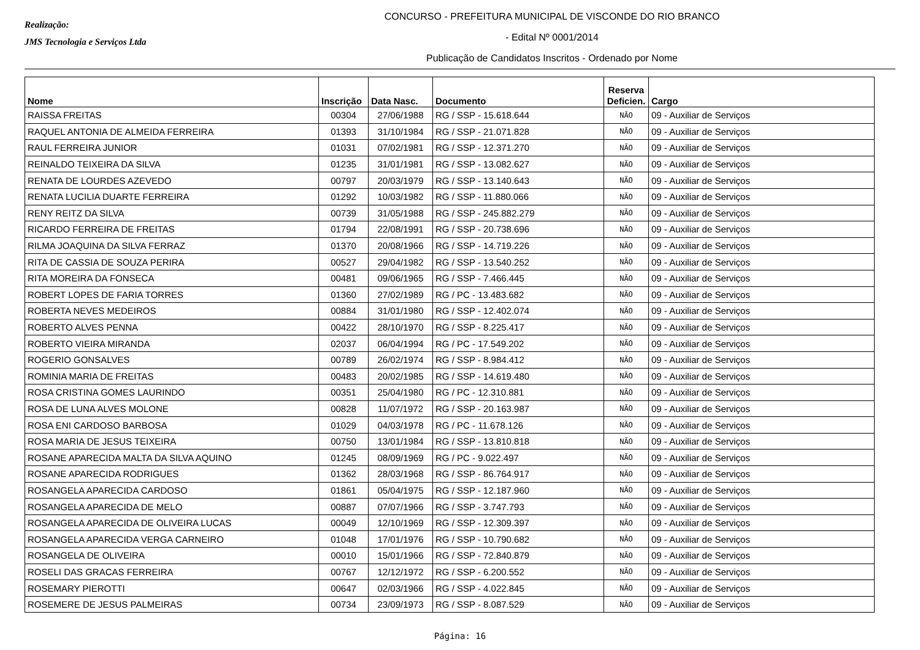Realização:
JMS Tecnologia e Serviços Ltda
CONCURSO - PREFEITURA MUNICIPAL DE VISCONDE DO RIO BRANCO
- Edital Nº 0001/2014
Publicação de Candidatos Inscritos - Ordenado por Nome
| Nome | Inscrição | Data Nasc. | Documento | Reserva Deficien. | Cargo |
| --- | --- | --- | --- | --- | --- |
| RAISSA FREITAS | 00304 | 27/06/1988 | RG / SSP - 15.618.644 | NÃO | 09 - Auxiliar de Serviços |
| RAQUEL ANTONIA DE ALMEIDA FERREIRA | 01393 | 31/10/1984 | RG / SSP - 21.071.828 | NÃO | 09 - Auxiliar de Serviços |
| RAUL FERREIRA JUNIOR | 01031 | 07/02/1981 | RG / SSP - 12.371.270 | NÃO | 09 - Auxiliar de Serviços |
| REINALDO TEIXEIRA DA SILVA | 01235 | 31/01/1981 | RG / SSP - 13.082.627 | NÃO | 09 - Auxiliar de Serviços |
| RENATA DE LOURDES AZEVEDO | 00797 | 20/03/1979 | RG / SSP - 13.140.643 | NÃO | 09 - Auxiliar de Serviços |
| RENATA LUCILIA DUARTE FERREIRA | 01292 | 10/03/1982 | RG / SSP - 11.880.066 | NÃO | 09 - Auxiliar de Serviços |
| RENY REITZ DA SILVA | 00739 | 31/05/1988 | RG / SSP - 245.882.279 | NÃO | 09 - Auxiliar de Serviços |
| RICARDO FERREIRA DE FREITAS | 01794 | 22/08/1991 | RG / SSP - 20.738.696 | NÃO | 09 - Auxiliar de Serviços |
| RILMA JOAQUINA DA SILVA FERRAZ | 01370 | 20/08/1966 | RG / SSP - 14.719.226 | NÃO | 09 - Auxiliar de Serviços |
| RITA DE CASSIA DE SOUZA PERIRA | 00527 | 29/04/1982 | RG / SSP - 13.540.252 | NÃO | 09 - Auxiliar de Serviços |
| RITA MOREIRA DA FONSECA | 00481 | 09/06/1965 | RG / SSP - 7.466.445 | NÃO | 09 - Auxiliar de Serviços |
| ROBERT LOPES DE FARIA TORRES | 01360 | 27/02/1989 | RG / PC - 13.483.682 | NÃO | 09 - Auxiliar de Serviços |
| ROBERTA NEVES MEDEIROS | 00884 | 31/01/1980 | RG / SSP - 12.402.074 | NÃO | 09 - Auxiliar de Serviços |
| ROBERTO ALVES PENNA | 00422 | 28/10/1970 | RG / SSP - 8.225.417 | NÃO | 09 - Auxiliar de Serviços |
| ROBERTO VIEIRA MIRANDA | 02037 | 06/04/1994 | RG / PC - 17.549.202 | NÃO | 09 - Auxiliar de Serviços |
| ROGERIO GONSALVES | 00789 | 26/02/1974 | RG / SSP - 8.984.412 | NÃO | 09 - Auxiliar de Serviços |
| ROMINIA MARIA DE FREITAS | 00483 | 20/02/1985 | RG / SSP - 14.619.480 | NÃO | 09 - Auxiliar de Serviços |
| ROSA CRISTINA GOMES LAURINDO | 00351 | 25/04/1980 | RG / PC - 12.310.881 | NÃO | 09 - Auxiliar de Serviços |
| ROSA DE LUNA ALVES MOLONE | 00828 | 11/07/1972 | RG / SSP - 20.163.987 | NÃO | 09 - Auxiliar de Serviços |
| ROSA ENI CARDOSO BARBOSA | 01029 | 04/03/1978 | RG / PC - 11.678.126 | NÃO | 09 - Auxiliar de Serviços |
| ROSA MARIA DE JESUS TEIXEIRA | 00750 | 13/01/1984 | RG / SSP - 13.810.818 | NÃO | 09 - Auxiliar de Serviços |
| ROSANE APARECIDA MALTA DA SILVA AQUINO | 01245 | 08/09/1969 | RG / PC - 9.022.497 | NÃO | 09 - Auxiliar de Serviços |
| ROSANE APARECIDA RODRIGUES | 01362 | 28/03/1968 | RG / SSP - 86.764.917 | NÃO | 09 - Auxiliar de Serviços |
| ROSANGELA APARECIDA CARDOSO | 01861 | 05/04/1975 | RG / SSP - 12.187.960 | NÃO | 09 - Auxiliar de Serviços |
| ROSANGELA APARECIDA DE MELO | 00887 | 07/07/1966 | RG / SSP - 3.747.793 | NÃO | 09 - Auxiliar de Serviços |
| ROSANGELA APARECIDA DE OLIVEIRA LUCAS | 00049 | 12/10/1969 | RG / SSP - 12.309.397 | NÃO | 09 - Auxiliar de Serviços |
| ROSANGELA APARECIDA VERGA CARNEIRO | 01048 | 17/01/1976 | RG / SSP - 10.790.682 | NÃO | 09 - Auxiliar de Serviços |
| ROSANGELA DE OLIVEIRA | 00010 | 15/01/1966 | RG / SSP - 72.840.879 | NÃO | 09 - Auxiliar de Serviços |
| ROSELI DAS GRACAS FERREIRA | 00767 | 12/12/1972 | RG / SSP - 6.200.552 | NÃO | 09 - Auxiliar de Serviços |
| ROSEMARY PIEROTTI | 00647 | 02/03/1966 | RG / SSP - 4.022.845 | NÃO | 09 - Auxiliar de Serviços |
| ROSEMERE DE JESUS PALMEIRAS | 00734 | 23/09/1973 | RG / SSP - 8.087.529 | NÃO | 09 - Auxiliar de Serviços |
Página: 16